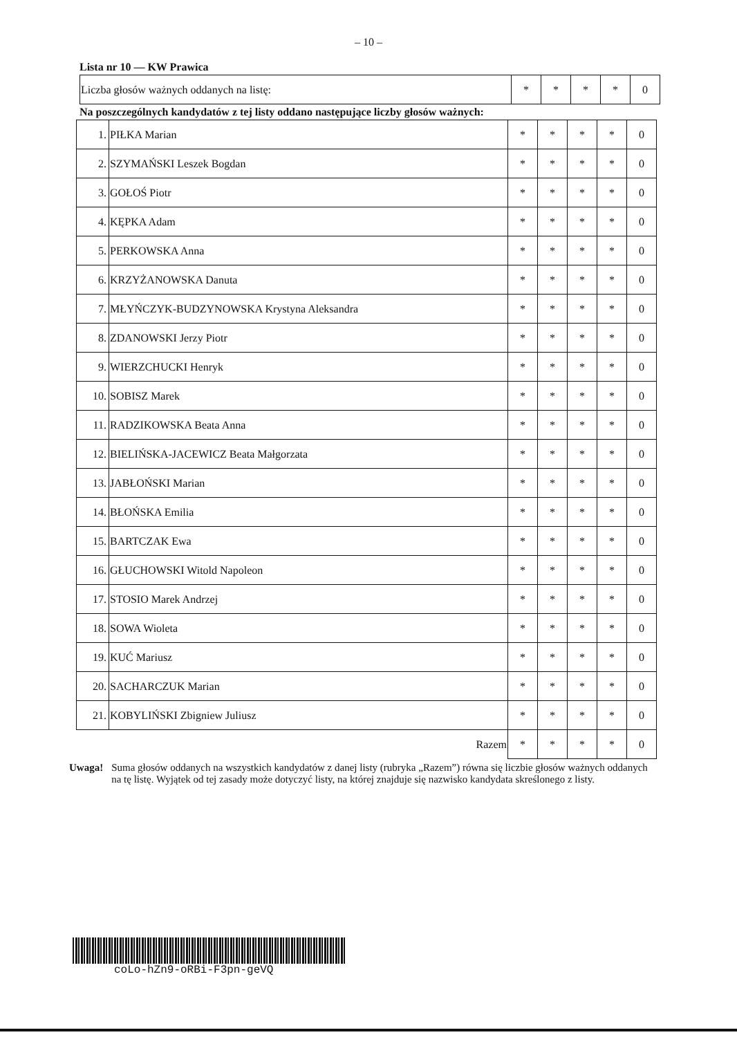– 10 –
Lista nr 10 — KW Prawica
| Liczba głosów ważnych oddanych na listę: | * | * | * | * | 0 |
Na poszczególnych kandydatów z tej listy oddano następujące liczby głosów ważnych:
| 1. | PIŁKA Marian | * | * | * | * | 0 |
| 2. | SZYMAŃSKI Leszek Bogdan | * | * | * | * | 0 |
| 3. | GOŁOŚ Piotr | * | * | * | * | 0 |
| 4. | KĘPKA Adam | * | * | * | * | 0 |
| 5. | PERKOWSKA Anna | * | * | * | * | 0 |
| 6. | KRZYŻANOWSKA Danuta | * | * | * | * | 0 |
| 7. | MŁYŃCZYK-BUDZYNOWSKA Krystyna Aleksandra | * | * | * | * | 0 |
| 8. | ZDANOWSKI Jerzy Piotr | * | * | * | * | 0 |
| 9. | WIERZCHUCKI Henryk | * | * | * | * | 0 |
| 10. | SOBISZ Marek | * | * | * | * | 0 |
| 11. | RADZIKOWSKA Beata Anna | * | * | * | * | 0 |
| 12. | BIELIŃSKA-JACEWICZ Beata Małgorzata | * | * | * | * | 0 |
| 13. | JABŁOŃSKI Marian | * | * | * | * | 0 |
| 14. | BŁOŃSKA Emilia | * | * | * | * | 0 |
| 15. | BARTCZAK Ewa | * | * | * | * | 0 |
| 16. | GŁUCHOWSKI Witold Napoleon | * | * | * | * | 0 |
| 17. | STOSIO Marek Andrzej | * | * | * | * | 0 |
| 18. | SOWA Wioleta | * | * | * | * | 0 |
| 19. | KUĆ Mariusz | * | * | * | * | 0 |
| 20. | SACHARCZUK Marian | * | * | * | * | 0 |
| 21. | KOBYLIŃSKI Zbigniew Juliusz | * | * | * | * | 0 |
| Razem | | * | * | * | * | 0 |
Uwaga! Suma głosów oddanych na wszystkich kandydatów z danej listy (rubryka „Razem”) równa się liczbie głosów ważnych oddanych na tę listę. Wyjątek od tej zasady może dotyczyć listy, na której znajduje się nazwisko kandydata skreślonego z listy.
coLo-hZn9-oRBi-F3pn-geVQ